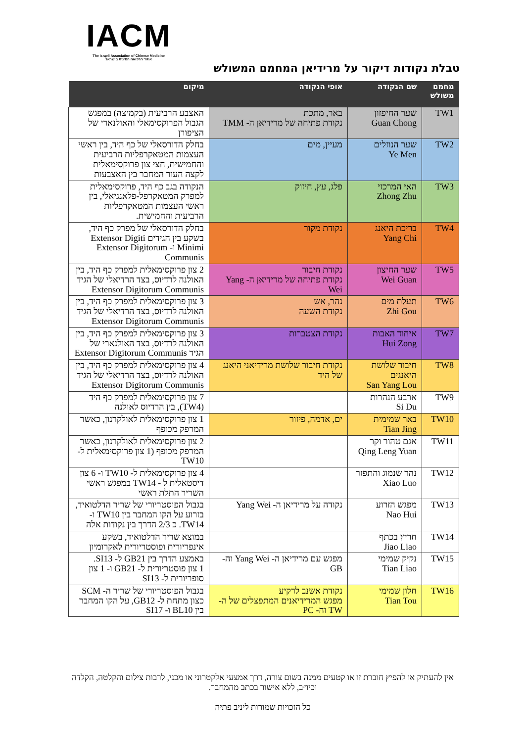IACM
The Israeli Association of Chinese Medicine
איגוד הרפואה הסינית בישראל
טבלת נקודות דיקור על מרידיאן המחמם המשולש
| מחמם משולש | שם הנקודה | אופי הנקודה | מיקום |
| --- | --- | --- | --- |
| TW1 | שער החיפזון Guan Chong | באר, מתכת נקודת פתיחה של מרידיאן ה- TMM | האצבע הרביעית (בקמיצה) במפגש הגבול הפרוקסימאלי והאולנארי של הציפורן |
| TW2 | שער הנוזלים Ye Men | מעיין, מים | בחלק הדורסאלי של כף היד, בין ראשי העצמות המטאקרפליות הרביעית והחמישית, חצי צון פרוקסימאלית לקצה העור המחבר בין האצבעות |
| TW3 | האי המרכזי Zhong Zhu | פלג, עץ, חיזוק | הנקודה בגב כף היד, פרוקסימאלית למפרק המטאקרפל-פלאנגיאלי, בין ראשי העצמות המטאקרפליות הרביעית והחמישית. |
| TW4 | בריכת היאנג Yang Chi | נקודת מקור | בחלק הדורסאלי של מפרק כף היד, בשקע בין הגידים Extensor Digiti Minimi ו- Extensor Digitorum Communis |
| TW5 | שער החיצון Wei Guan | נקודת חיבור נקודת פתיחה של מרידיאן ה- Yang Wei | 2 צון פרוקסימאלית למפרק כף היד, בין האולנה לרדיוס, בצד הרדיאלי של הגיד Extensor Digitorum Communis |
| TW6 | תעלת מים Zhi Gou | נהר, אש נקודת השעה | 3 צון פרוקסימאלית למפרק כף היד, בין האולנה לרדיוס, בצד הרדיאלי של הגיד Extensor Digitorum Communis |
| TW7 | איחוד האבות Hui Zong | נקודת הצטברות | 3 צון פרוקסימאלית למפרק כף היד, בין האולנה לרדיוס, בצד האולנארי של הגיד Extensor Digitorum Communis |
| TW8 | חיבור שלושת היאנגים San Yang Lou | נקודת חיבור שלושת מרידיאני היאנג של היד | 4 צון פרוקסימאלית למפרק כף היד, בין האולנה לרדיוס, בצד הרדיאלי של הגיד Extensor Digitorum Communis |
| TW9 | ארבע הנהרות Si Du | | 7 צון פרוקסימאלית למפרק כף היד (TW4), בין הרדיוס לאולנה |
| TW10 | באר שמימית Tian Jing | ים, אדמה, פיזור | 1 צון פרוקסימאלית לאולקרנון, כאשר המרפק מכופף |
| TW11 | אגם טהור וקר Qing Leng Yuan | | 2 צון פרוקסימאלית לאולקרנון, כאשר המרפק מכופף (1 צון פרוקסימאלית ל- TW10 |
| TW12 | נהר שנמוג והתפזר Xiao Luo | | 4 צון פרוקסימאלית ל- TW10 ו- 6 צון דיסטאלית ל - TW14 במפגש ראשי השריר התלת ראשי |
| TW13 | מפגש הזרוע Nao Hui | נקודה על מרידיאן ה- Yang Wei | בגבול הפוסטריורי של שריר הדלטואיד, בזרוע על הקו המחבר בין TW10 ו- TW14. כ 2/3 הדרך בין נקודות אלה |
| TW14 | חריץ בכתף Jiao Liao | | במוצא שריר הדלטואיד, בשקע אינפריורית ופוסטריורית לאקרומיון |
| TW15 | נקיק שמימי Tian Liao | מפגש עם מרידיאן ה- Yang Wei וה- GB | באמצע הדרך בין GB21 ל- SI13. 1 צון פוסטריורית ל- GB21 ו- 1 צון סופריורית ל- SI13 |
| TW16 | חלון שמימי Tian Tou | נקודת אשנב לרקיע מפגש המרידיאנים המתפצלים של ה- TW וה- PC | בגבול הפוסטריורי של שריר ה- SCM כצון מתחת ל- GB12, על הקו המחבר בין BL10 ו- SI17 |
אין להעתיק או להפיץ חוברת זו או קטעים ממנה בשום צורה, דרך אמצעי אלקטרוני או מכני, לרבות צילום והקלטה, הקלדה וכיו״ב, ללא אישור בכתב מהמחבר.
כל הזכויות שמורות ליניב פתיה